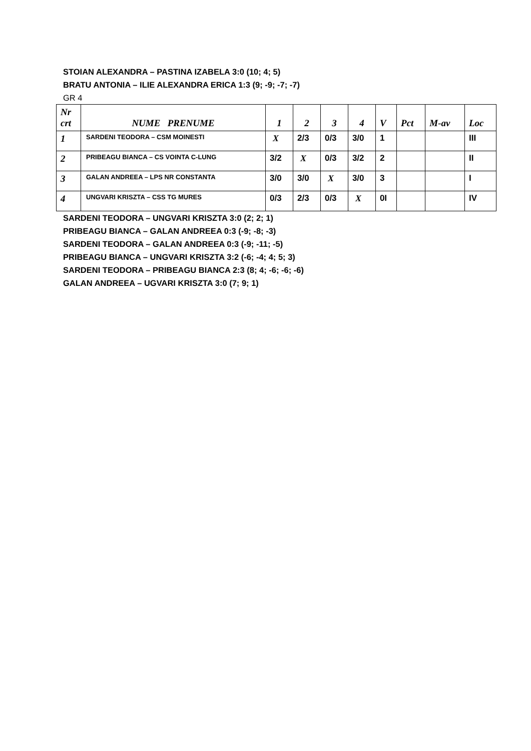STOIAN ALEXANDRA – PASTINA IZABELA 3:0 (10; 4; 5)
BRATU ANTONIA – ILIE ALEXANDRA ERICA 1:3 (9; -9; -7; -7)
GR 4
| Nr crt | NUME PRENUME | 1 | 2 | 3 | 4 | V | Pct | M-av | Loc |
| --- | --- | --- | --- | --- | --- | --- | --- | --- | --- |
| 1 | SARDENI TEODORA – CSM MOINESTI | X | 2/3 | 0/3 | 3/0 | 1 | | | III |
| 2 | PRIBEAGU BIANCA – CS VOINTA C-LUNG | 3/2 | X | 0/3 | 3/2 | 2 | | | II |
| 3 | GALAN ANDREEA – LPS NR CONSTANTA | 3/0 | 3/0 | X | 3/0 | 3 | | | I |
| 4 | UNGVARI KRISZTA – CSS TG MURES | 0/3 | 2/3 | 0/3 | X | 0I | | | IV |
SARDENI TEODORA – UNGVARI KRISZTA 3:0 (2; 2; 1)
PRIBEAGU BIANCA – GALAN ANDREEA 0:3 (-9; -8; -3)
SARDENI TEODORA – GALAN ANDREEA 0:3 (-9; -11; -5)
PRIBEAGU BIANCA – UNGVARI KRISZTA 3:2 (-6; -4; 4; 5; 3)
SARDENI TEODORA – PRIBEAGU BIANCA 2:3 (8; 4; -6; -6; -6)
GALAN ANDREEA – UGVARI KRISZTA 3:0 (7; 9; 1)